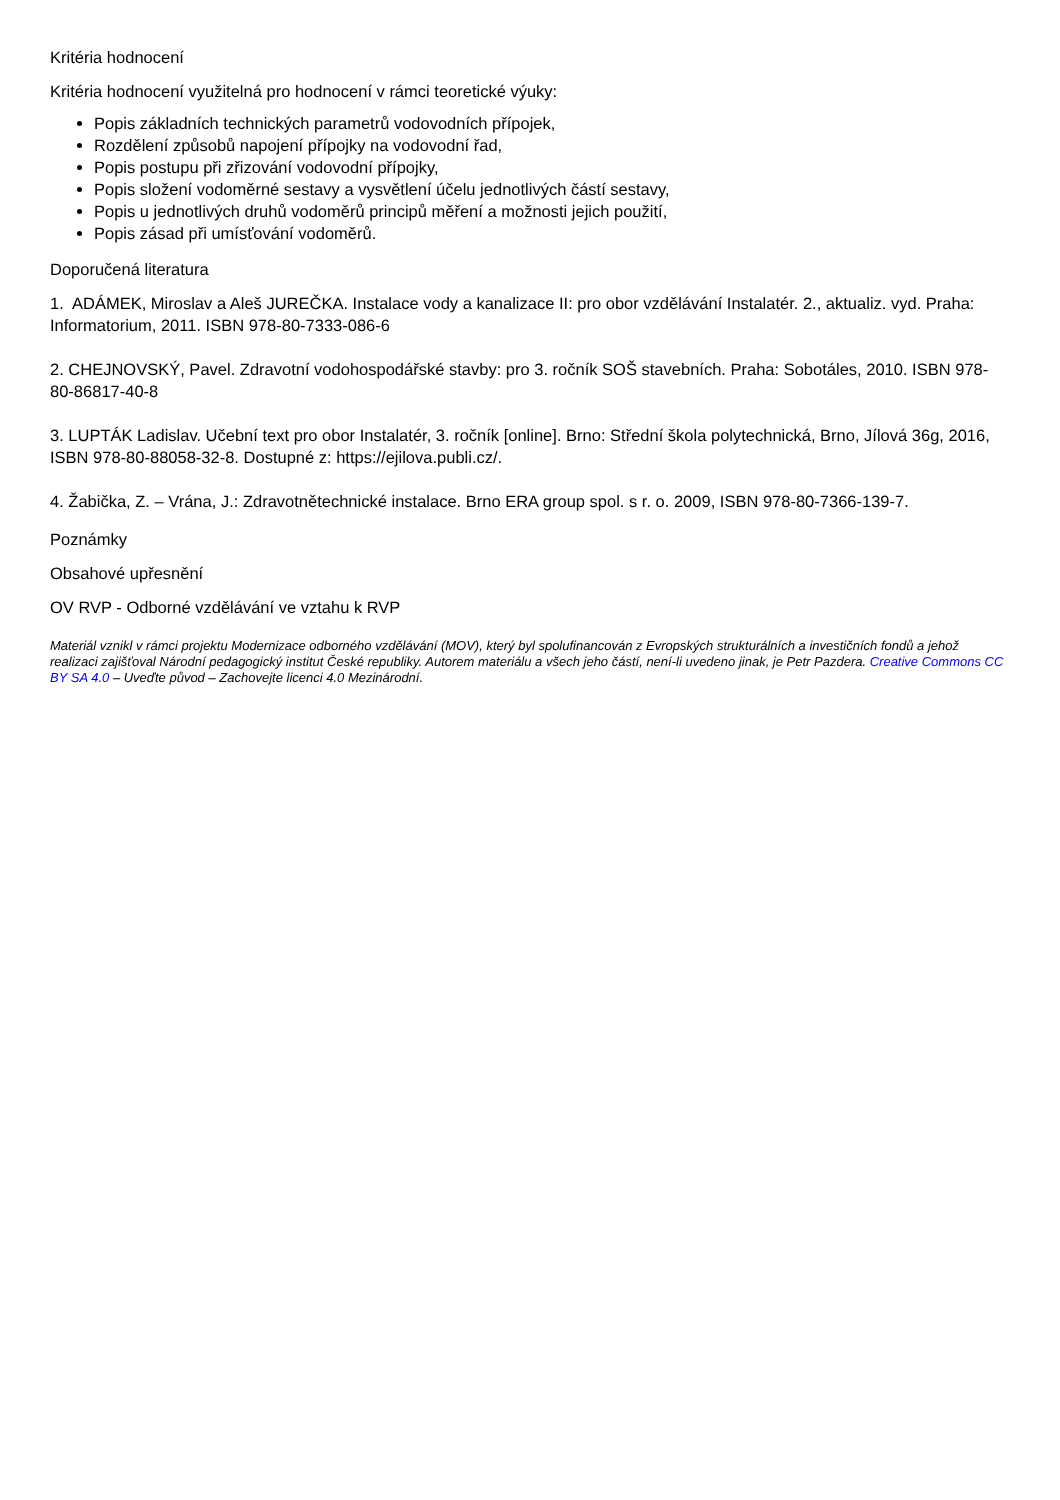Kritéria hodnocení
Kritéria hodnocení využitelná pro hodnocení v rámci teoretické výuky:
Popis základních technických parametrů vodovodních přípojek,
Rozdělení způsobů napojení přípojky na vodovodní řad,
Popis postupu při zřizování vodovodní přípojky,
Popis složení vodoměrné sestavy a vysvětlení účelu jednotlivých částí sestavy,
Popis u jednotlivých druhů vodoměrů principů měření a možnosti jejich použití,
Popis zásad při umísťování vodoměrů.
Doporučená literatura
1. ADÁMEK, Miroslav a Aleš JUREČKA. Instalace vody a kanalizace II: pro obor vzdělávání Instalatér. 2., aktualiz. vyd. Praha: Informatorium, 2011. ISBN 978-80-7333-086-6
2. CHEJNOVSKÝ, Pavel. Zdravotní vodohospodářské stavby: pro 3. ročník SOŠ stavebních. Praha: Sobotáles, 2010. ISBN 978-80-86817-40-8
3. LUPTÁK Ladislav. Učební text pro obor Instalatér, 3. ročník [online]. Brno: Střední škola polytechnická, Brno, Jílová 36g, 2016, ISBN 978-80-88058-32-8. Dostupné z: https://ejilova.publi.cz/.
4. Žabička, Z. – Vrána, J.: Zdravotnětechnické instalace. Brno ERA group spol. s r. o. 2009, ISBN 978-80-7366-139-7.
Poznámky
Obsahové upřesnění
OV RVP - Odborné vzdělávání ve vztahu k RVP
Materiál vznikl v rámci projektu Modernizace odborného vzdělávání (MOV), který byl spolufinancován z Evropských strukturálních a investičních fondů a jehož realizaci zajišťoval Národní pedagogický institut České republiky. Autorem materiálu a všech jeho částí, není-li uvedeno jinak, je Petr Pazdera. Creative Commons CC BY SA 4.0 – Uveďte původ – Zachovejte licenci 4.0 Mezinárodní.